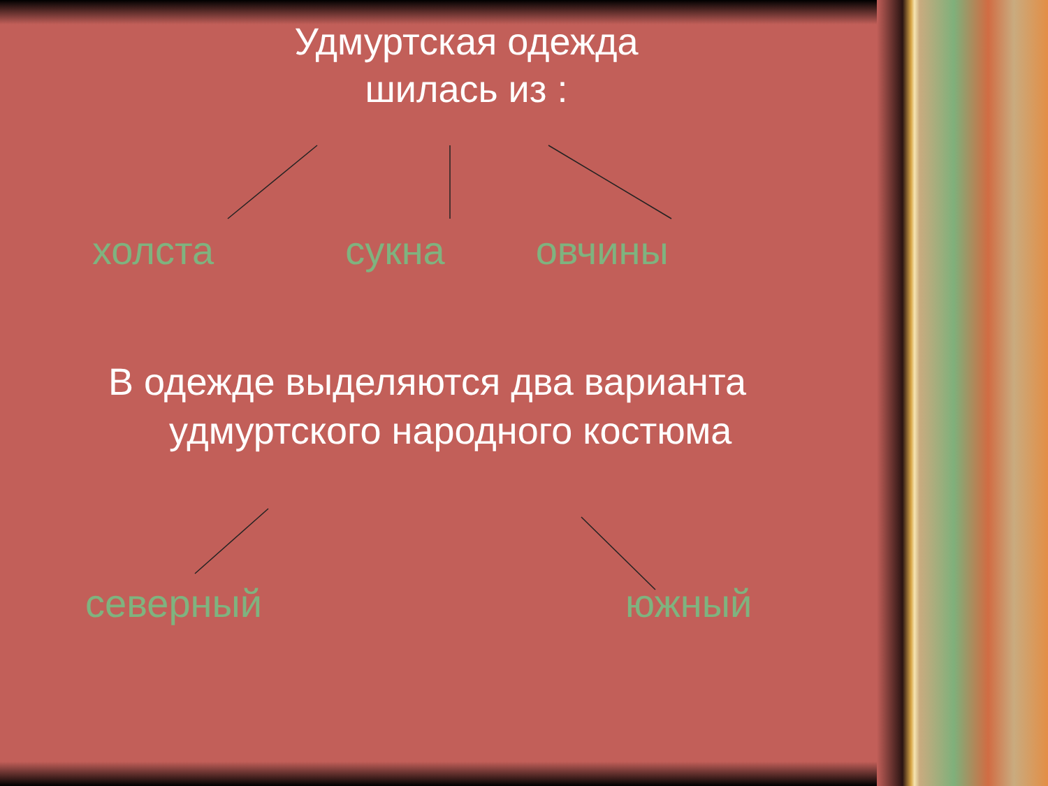Удмуртская одежда
шилась из :
холста сукна овчины
В одежде выделяются два варианта
удмуртского народного костюма
северный южный